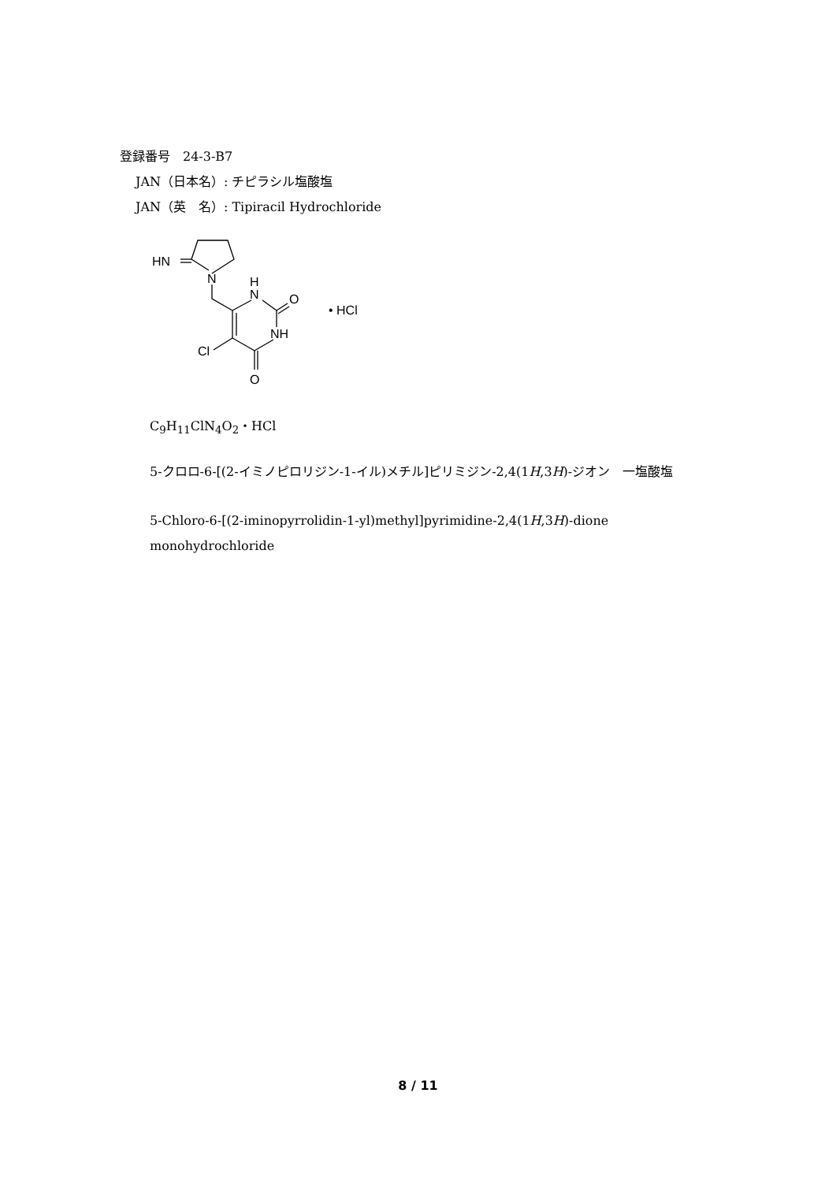登録番号　24-3-B7
JAN（日本名）: チピラシル塩酸塩
JAN（英　名）: Tipiracil Hydrochloride
HN
N
H
N
O
NH
Cl
O
• HCl
C<sub>9</sub>H<sub>11</sub>ClN<sub>4</sub>O<sub>2</sub>・HCl
5-クロロ-6-[(2-イミノピロリジン-1-イル)メチル]ピリミジン-2,4(1H,3H)-ジオン　一塩酸塩
5-Chloro-6-[(2-iminopyrrolidin-1-yl)methyl]pyrimidine-2,4(1H,3H)-dione monohydrochloride
8 / 11